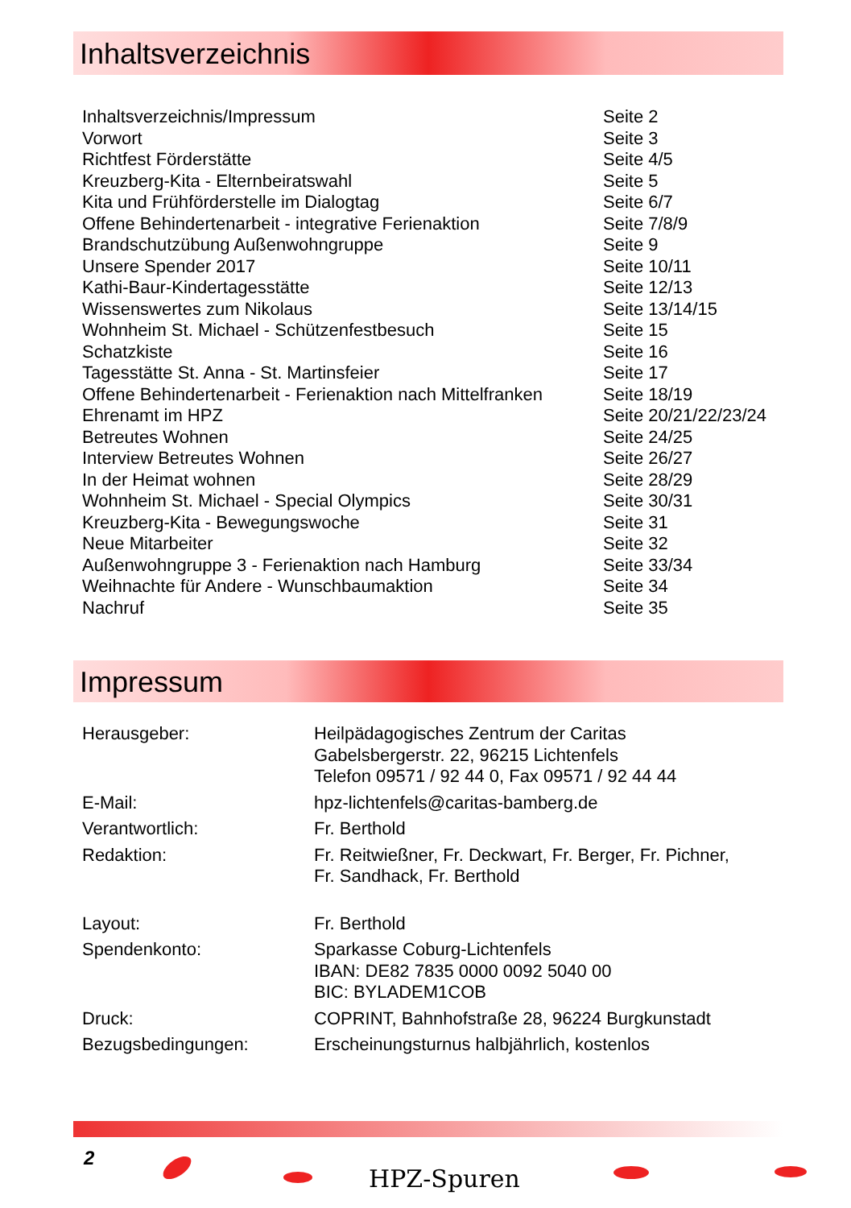Inhaltsverzeichnis
| Inhaltsverzeichnis/Impressum | Seite 2 |
| Vorwort | Seite 3 |
| Richtfest Förderstätte | Seite 4/5 |
| Kreuzberg-Kita - Elternbeiratswahl | Seite 5 |
| Kita und Frühförderstelle im Dialogtag | Seite 6/7 |
| Offene Behindertenarbeit - integrative Ferienaktion | Seite 7/8/9 |
| Brandschutzübung Außenwohngruppe | Seite 9 |
| Unsere Spender 2017 | Seite 10/11 |
| Kathi-Baur-Kindertagesstätte | Seite 12/13 |
| Wissenswertes zum Nikolaus | Seite 13/14/15 |
| Wohnheim St. Michael - Schützenfestbesuch | Seite 15 |
| Schatzkiste | Seite 16 |
| Tagesstätte St. Anna - St. Martinsfeier | Seite 17 |
| Offene Behindertenarbeit - Ferienaktion nach Mittelfranken | Seite 18/19 |
| Ehrenamt im HPZ | Seite 20/21/22/23/24 |
| Betreutes Wohnen | Seite 24/25 |
| Interview Betreutes Wohnen | Seite 26/27 |
| In der Heimat wohnen | Seite 28/29 |
| Wohnheim St. Michael - Special Olympics | Seite 30/31 |
| Kreuzberg-Kita - Bewegungswoche | Seite 31 |
| Neue Mitarbeiter | Seite 32 |
| Außenwohngruppe 3 - Ferienaktion nach Hamburg | Seite 33/34 |
| Weihnachte für Andere - Wunschbaumaktion | Seite 34 |
| Nachruf | Seite 35 |
Impressum
| Herausgeber: | Heilpädagogisches Zentrum der Caritas Gabelsbergerstr. 22, 96215 Lichtenfels Telefon 09571 / 92 44 0, Fax 09571 / 92 44 44 |
| E-Mail: | hpz-lichtenfels@caritas-bamberg.de |
| Verantwortlich: | Fr. Berthold |
| Redaktion: | Fr. Reitwießner, Fr. Deckwart, Fr. Berger, Fr. Pichner, Fr. Sandhack, Fr. Berthold |
| Layout: | Fr. Berthold |
| Spendenkonto: | Sparkasse Coburg-Lichtenfels IBAN: DE82 7835 0000 0092 5040 00 BIC: BYLADEM1COB |
| Druck: | COPRINT, Bahnhofstraße 28, 96224 Burgkunstadt |
| Bezugsbedingungen: | Erscheinungsturnus halbjährlich, kostenlos |
2
HPZ-Spuren